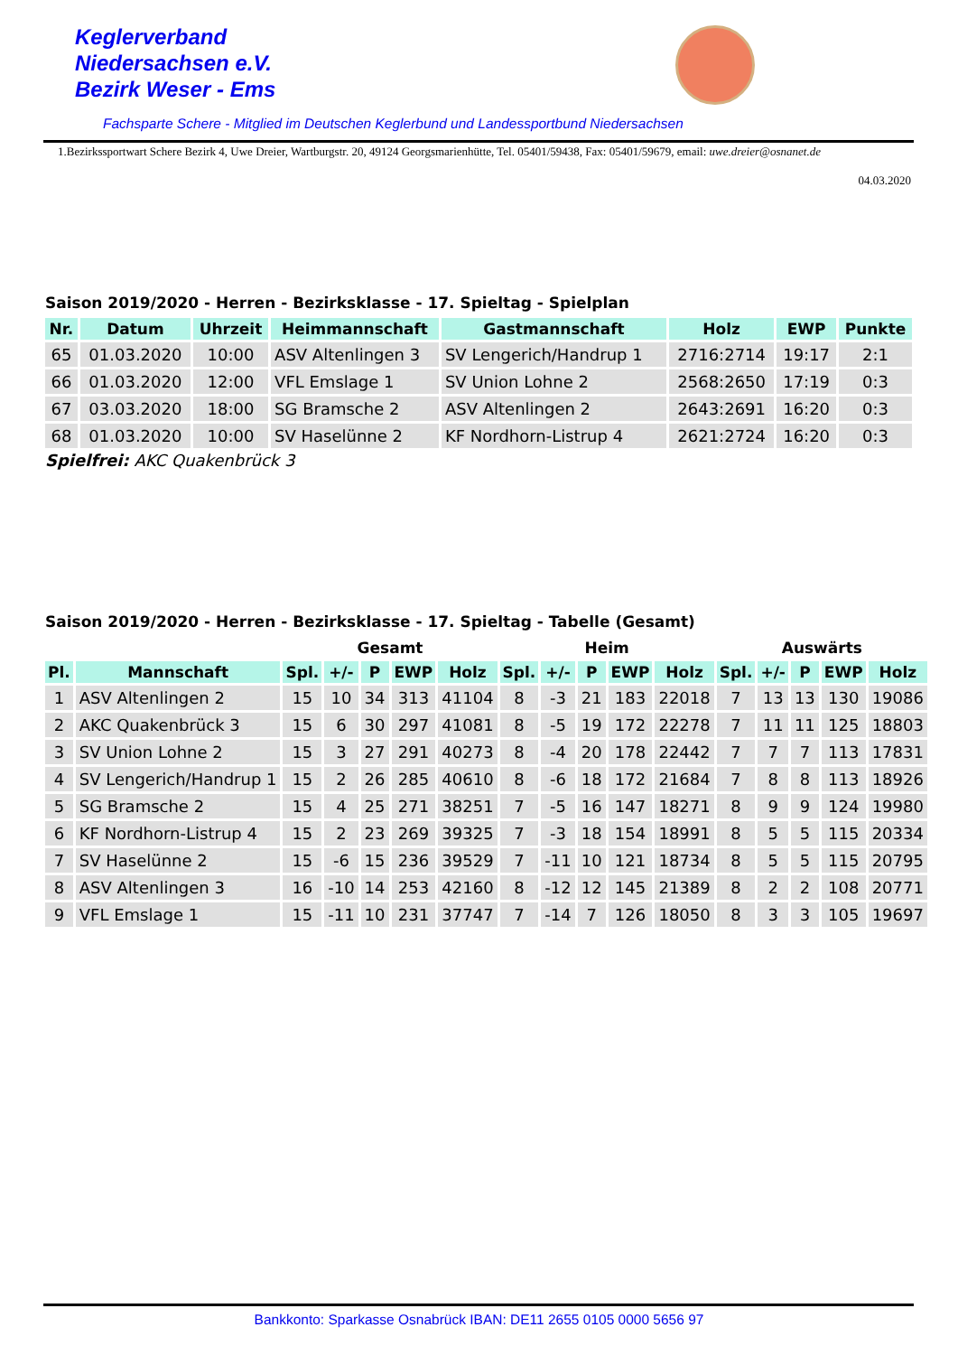Keglerverband
Niedersachsen e.V.
Bezirk Weser - Ems
Fachsparte Schere - Mitglied im Deutschen Keglerbund und Landessportbund Niedersachsen
1.Bezirkssportwart Schere Bezirk 4, Uwe Dreier, Wartburgstr. 20, 49124 Georgsmarienhütte, Tel. 05401/59438, Fax: 05401/59679, email: uwe.dreier@osnanet.de
04.03.2020
Saison 2019/2020 - Herren - Bezirksklasse - 17. Spieltag - Spielplan
| Nr. | Datum | Uhrzeit | Heimmannschaft | Gastmannschaft | Holz | EWP | Punkte |
| --- | --- | --- | --- | --- | --- | --- | --- |
| 65 | 01.03.2020 | 10:00 | ASV Altenlingen 3 | SV Lengerich/Handrup 1 | 2716:2714 | 19:17 | 2:1 |
| 66 | 01.03.2020 | 12:00 | VFL Emslage 1 | SV Union Lohne 2 | 2568:2650 | 17:19 | 0:3 |
| 67 | 03.03.2020 | 18:00 | SG Bramsche 2 | ASV Altenlingen 2 | 2643:2691 | 16:20 | 0:3 |
| 68 | 01.03.2020 | 10:00 | SV Haselünne 2 | KF Nordhorn-Listrup 4 | 2621:2724 | 16:20 | 0:3 |
Spielfrei: AKC Quakenbrück 3
Saison 2019/2020 - Herren - Bezirksklasse - 17. Spieltag - Tabelle (Gesamt)
| | | Gesamt | | | | | Heim | | | | | Auswärts | | | | |
| --- | --- | --- | --- | --- | --- | --- | --- | --- | --- | --- | --- | --- | --- | --- | --- | --- |
| Pl. | Mannschaft | Spl. | +/- | P | EWP | Holz | Spl. | +/- | P | EWP | Holz | Spl. | +/- | P | EWP | Holz |
| 1 | ASV Altenlingen 2 | 15 | 10 | 34 | 313 | 41104 | 8 | -3 | 21 | 183 | 22018 | 7 | 13 | 13 | 130 | 19086 |
| 2 | AKC Quakenbrück 3 | 15 | 6 | 30 | 297 | 41081 | 8 | -5 | 19 | 172 | 22278 | 7 | 11 | 11 | 125 | 18803 |
| 3 | SV Union Lohne 2 | 15 | 3 | 27 | 291 | 40273 | 8 | -4 | 20 | 178 | 22442 | 7 | 7 | 7 | 113 | 17831 |
| 4 | SV Lengerich/Handrup 1 | 15 | 2 | 26 | 285 | 40610 | 8 | -6 | 18 | 172 | 21684 | 7 | 8 | 8 | 113 | 18926 |
| 5 | SG Bramsche 2 | 15 | 4 | 25 | 271 | 38251 | 7 | -5 | 16 | 147 | 18271 | 8 | 9 | 9 | 124 | 19980 |
| 6 | KF Nordhorn-Listrup 4 | 15 | 2 | 23 | 269 | 39325 | 7 | -3 | 18 | 154 | 18991 | 8 | 5 | 5 | 115 | 20334 |
| 7 | SV Haselünne 2 | 15 | -6 | 15 | 236 | 39529 | 7 | -11 | 10 | 121 | 18734 | 8 | 5 | 5 | 115 | 20795 |
| 8 | ASV Altenlingen 3 | 16 | -10 | 14 | 253 | 42160 | 8 | -12 | 12 | 145 | 21389 | 8 | 2 | 2 | 108 | 20771 |
| 9 | VFL Emslage 1 | 15 | -11 | 10 | 231 | 37747 | 7 | -14 | 7 | 126 | 18050 | 8 | 3 | 3 | 105 | 19697 |
Bankkonto: Sparkasse Osnabrück IBAN: DE11 2655 0105 0000 5656 97